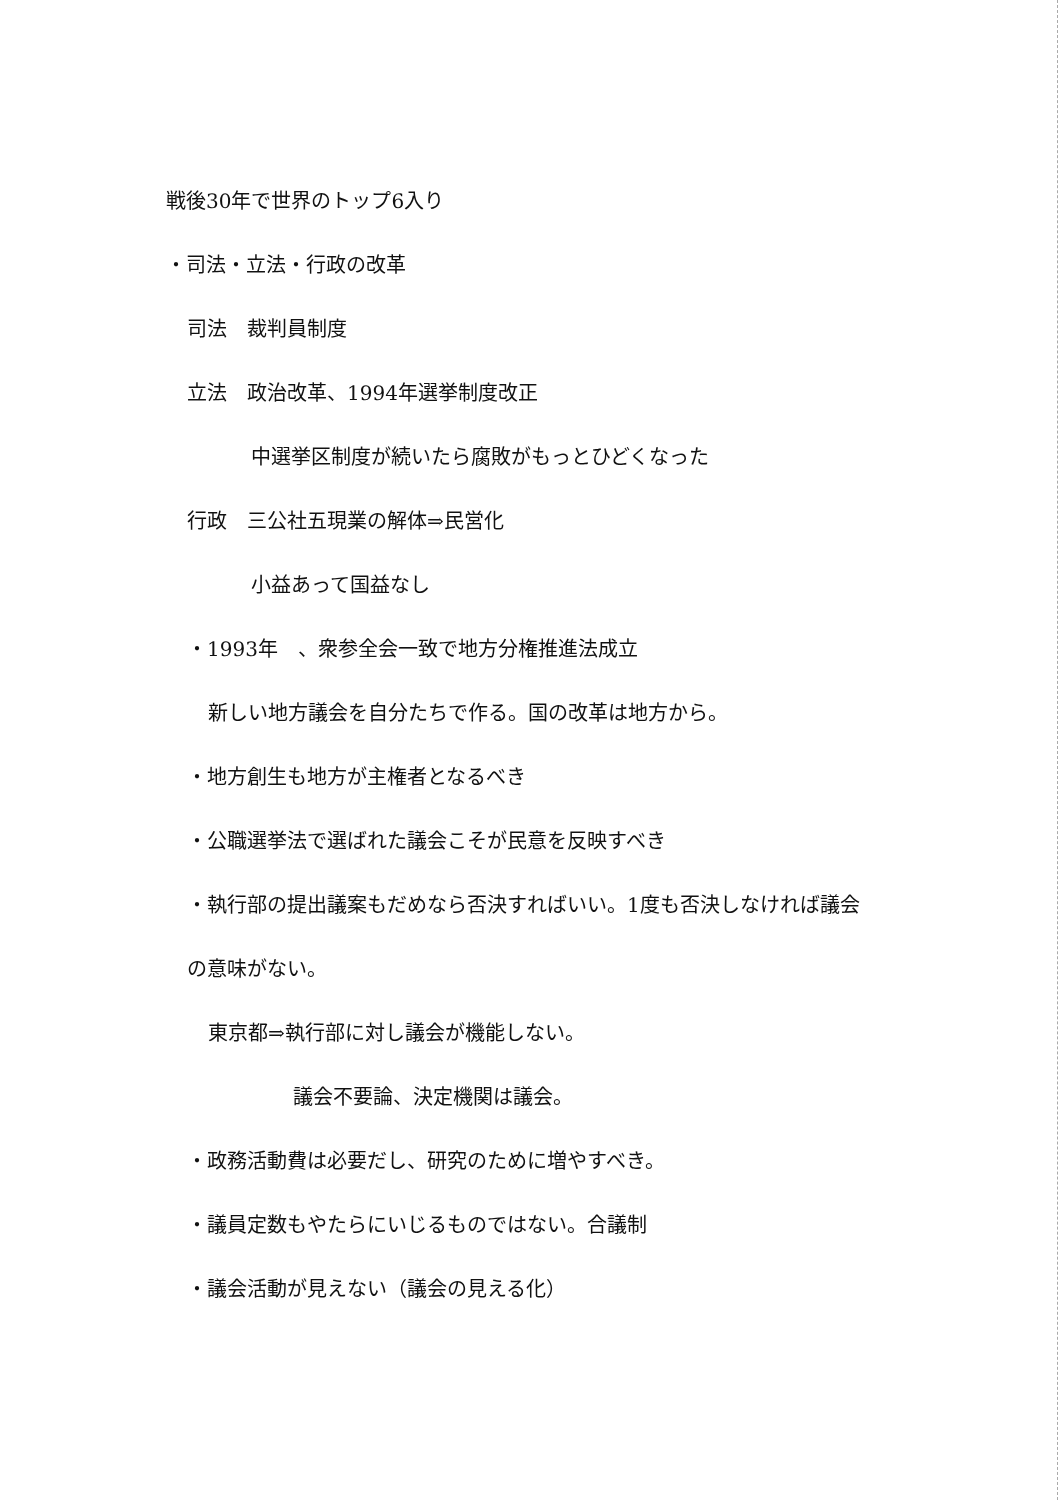戦後30年で世界のトップ6入り
・司法・立法・行政の改革
司法　裁判員制度
立法　政治改革、1994年選挙制度改正
中選挙区制度が続いたら腐敗がもっとひどくなった
行政　三公社五現業の解体⇒民営化
小益あって国益なし
・1993年　、衆参全会一致で地方分権推進法成立
新しい地方議会を自分たちで作る。国の改革は地方から。
・地方創生も地方が主権者となるべき
・公職選挙法で選ばれた議会こそが民意を反映すべき
・執行部の提出議案もだめなら否決すればいい。1度も否決しなければ議会
の意味がない。
東京都⇒執行部に対し議会が機能しない。
議会不要論、決定機関は議会。
・政務活動費は必要だし、研究のために増やすべき。
・議員定数もやたらにいじるものではない。合議制
・議会活動が見えない（議会の見える化）